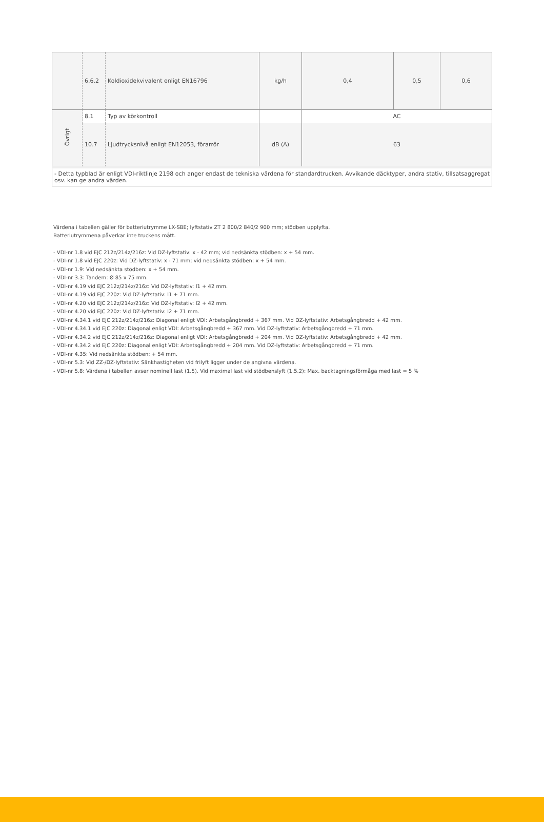| | 6.6.2 | Koldioxidekvivalent enligt EN16796 | kg/h | 0,4 | 0,5 | 0,6 |
| Övrigt | 8.1 | Typ av körkontroll | | AC | | |
| | 10.7 | Ljudtrycksnivå enligt EN12053, förarrör | dB (A) | 63 | | |
| - Detta typblad är enligt VDI-riktlinje 2198 och anger endast de tekniska värdena för standardtrucken. Avvikande däcktyper, andra stativ, tillsatsaggregat osv. kan ge andra värden. | | | | | | |
Värdena i tabellen gäller för batteriutrymme LX-SBE; lyftstativ ZT 2 800/2 840/2 900 mm; stödben upplyfta.
Batteriutrymmena påverkar inte truckens mått.
- VDI-nr 1.8 vid EJC 212z/214z/216z: Vid DZ-lyftstativ: x - 42 mm; vid nedsänkta stödben: x + 54 mm.
- VDI-nr 1.8 vid EJC 220z: Vid DZ-lyftstativ: x - 71 mm; vid nedsänkta stödben: x + 54 mm.
- VDI-nr 1.9: Vid nedsänkta stödben: x + 54 mm.
- VDI-nr 3.3: Tandem: Ø 85 x 75 mm.
- VDI-nr 4.19 vid EJC 212z/214z/216z: Vid DZ-lyftstativ: l1 + 42 mm.
- VDI-nr 4.19 vid EJC 220z: Vid DZ-lyftstativ: l1 + 71 mm.
- VDI-nr 4.20 vid EJC 212z/214z/216z: Vid DZ-lyftstativ: l2 + 42 mm.
- VDI-nr 4.20 vid EJC 220z: Vid DZ-lyftstativ: l2 + 71 mm.
- VDI-nr 4.34.1 vid EJC 212z/214z/216z: Diagonal enligt VDI: Arbetsgångbredd + 367 mm. Vid DZ-lyftstativ: Arbetsgångbredd + 42 mm.
- VDI-nr 4.34.1 vid EJC 220z: Diagonal enligt VDI: Arbetsgångbredd + 367 mm. Vid DZ-lyftstativ: Arbetsgångbredd + 71 mm.
- VDI-nr 4.34.2 vid EJC 212z/214z/216z: Diagonal enligt VDI: Arbetsgångbredd + 204 mm. Vid DZ-lyftstativ: Arbetsgångbredd + 42 mm.
- VDI-nr 4.34.2 vid EJC 220z: Diagonal enligt VDI: Arbetsgångbredd + 204 mm. Vid DZ-lyftstativ: Arbetsgångbredd + 71 mm.
- VDI-nr 4.35: Vid nedsänkta stödben: + 54 mm.
- VDI-nr 5.3: Vid ZZ-/DZ-lyftstativ: Sänkhastigheten vid frilyft ligger under de angivna värdena.
- VDI-nr 5.8: Värdena i tabellen avser nominell last (1.5). Vid maximal last vid stödbenslyft (1.5.2): Max. backtagningsförmåga med last = 5 %